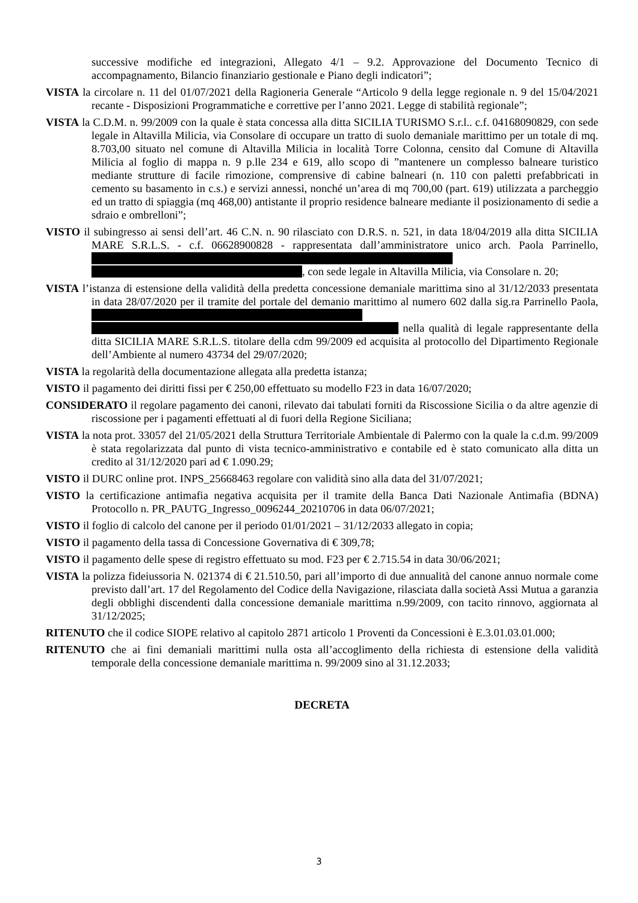successive modifiche ed integrazioni, Allegato 4/1 – 9.2. Approvazione del Documento Tecnico di accompagnamento, Bilancio finanziario gestionale e Piano degli indicatori”;
VISTA la circolare n. 11 del 01/07/2021 della Ragioneria Generale “Articolo 9 della legge regionale n. 9 del 15/04/2021 recante - Disposizioni Programmatiche e correttive per l’anno 2021. Legge di stabilità regionale”;
VISTA la C.D.M. n. 99/2009 con la quale è stata concessa alla ditta SICILIA TURISMO S.r.l.. c.f. 04168090829, con sede legale in Altavilla Milicia, via Consolare di occupare un tratto di suolo demaniale marittimo per un totale di mq. 8.703,00 situato nel comune di Altavilla Milicia in località Torre Colonna, censito dal Comune di Altavilla Milicia al foglio di mappa n. 9 p.lle 234 e 619, allo scopo di ”mantenere un complesso balneare turistico mediante strutture di facile rimozione, comprensive di cabine balneari (n. 110 con paletti prefabbricati in cemento su basamento in c.s.) e servizi annessi, nonché un’area di mq 700,00 (part. 619) utilizzata a parcheggio ed un tratto di spiaggia (mq 468,00) antistante il proprio residence balneare mediante il posizionamento di sedie a sdraio e ombrelloni”;
VISTO il subingresso ai sensi dell’art. 46 C.N. n. 90 rilasciato con D.R.S. n. 521, in data 18/04/2019 alla ditta SICILIA MARE S.R.L.S. - c.f. 06628900828 - rappresentata dall’amministratore unico arch. Paola Parrinello, , con sede legale in Altavilla Milicia, via Consolare n. 20;
VISTA l’istanza di estensione della validità della predetta concessione demaniale marittima sino al 31/12/2033 presentata in data 28/07/2020 per il tramite del portale del demanio marittimo al numero 602 dalla sig.ra Parrinello Paola, nella qualità di legale rappresentante della ditta SICILIA MARE S.R.L.S. titolare della cdm 99/2009 ed acquisita al protocollo del Dipartimento Regionale dell’Ambiente al numero 43734 del 29/07/2020;
VISTA la regolarità della documentazione allegata alla predetta istanza;
VISTO il pagamento dei diritti fissi per € 250,00 effettuato su modello F23 in data 16/07/2020;
CONSIDERATO il regolare pagamento dei canoni, rilevato dai tabulati forniti da Riscossione Sicilia o da altre agenzie di riscossione per i pagamenti effettuati al di fuori della Regione Siciliana;
VISTA la nota prot. 33057 del 21/05/2021 della Struttura Territoriale Ambientale di Palermo con la quale la c.d.m. 99/2009 è stata regolarizzata dal punto di vista tecnico-amministrativo e contabile ed è stato comunicato alla ditta un credito al 31/12/2020 pari ad € 1.090.29;
VISTO il DURC online prot. INPS_25668463 regolare con validità sino alla data del 31/07/2021;
VISTO la certificazione antimafia negativa acquisita per il tramite della Banca Dati Nazionale Antimafia (BDNA) Protocollo n. PR_PAUTG_Ingresso_0096244_20210706 in data 06/07/2021;
VISTO il foglio di calcolo del canone per il periodo 01/01/2021 – 31/12/2033 allegato in copia;
VISTO il pagamento della tassa di Concessione Governativa di € 309,78;
VISTO il pagamento delle spese di registro effettuato su mod. F23 per € 2.715.54 in data 30/06/2021;
VISTA la polizza fideiussoria N. 021374 di € 21.510.50, pari all’importo di due annualità del canone annuo normale come previsto dall’art. 17 del Regolamento del Codice della Navigazione, rilasciata dalla società Assi Mutua a garanzia degli obblighi discendenti dalla concessione demaniale marittima n.99/2009, con tacito rinnovo, aggiornata al 31/12/2025;
RITENUTO che il codice SIOPE relativo al capitolo 2871 articolo 1 Proventi da Concessioni è E.3.01.03.01.000;
RITENUTO che ai fini demaniali marittimi nulla osta all’accoglimento della richiesta di estensione della validità temporale della concessione demaniale marittima n. 99/2009 sino al 31.12.2033;
DECRETA
3